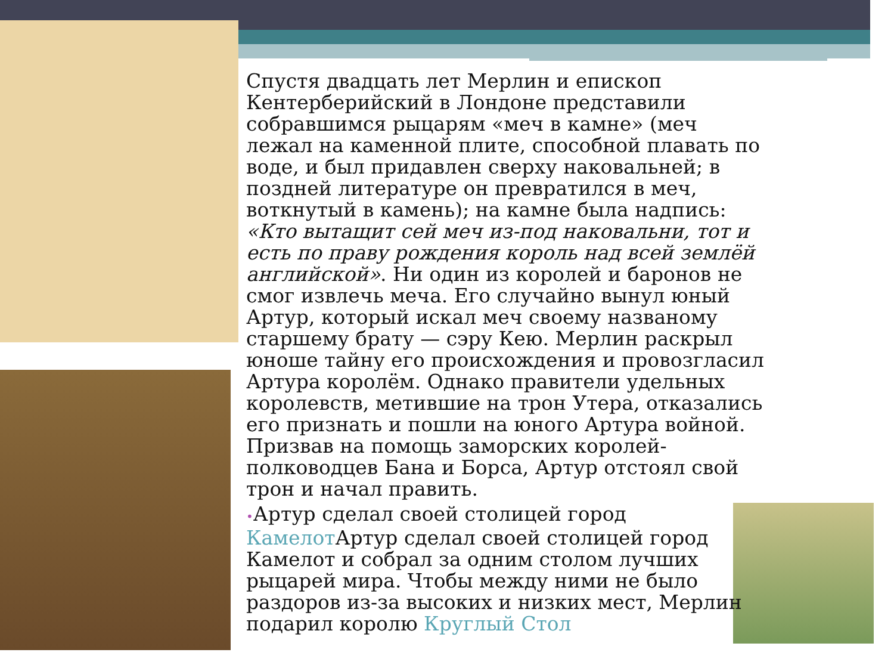Спустя двадцать лет Мерлин и епископ Кентерберийский в Лондоне представили собравшимся рыцарям «меч в камне» (меч лежал на каменной плите, способной плавать по воде, и был придавлен сверху наковальней; в поздней литературе он превратился в меч, воткнутый в камень); на камне была надпись: «Кто вытащит сей меч из-под наковальни, тот и есть по праву рождения король над всей землёй английской». Ни один из королей и баронов не смог извлечь меча. Его случайно вынул юный Артур, который искал меч своему названому старшему брату — сэру Кею. Мерлин раскрыл юноше тайну его происхождения и провозгласил Артура королём. Однако правители удельных королевств, метившие на трон Утера, отказались его признать и пошли на юного Артура войной. Призвав на помощь заморских королей-полководцев Бана и Борса, Артур отстоял свой трон и начал править.
•Артур сделал своей столицей город Камелот Артур сделал своей столицей город Камелот и собрал за одним столом лучших рыцарей мира. Чтобы между ними не было раздоров из-за высоких и низких мест, Мерлин подарил королю Круглый Стол